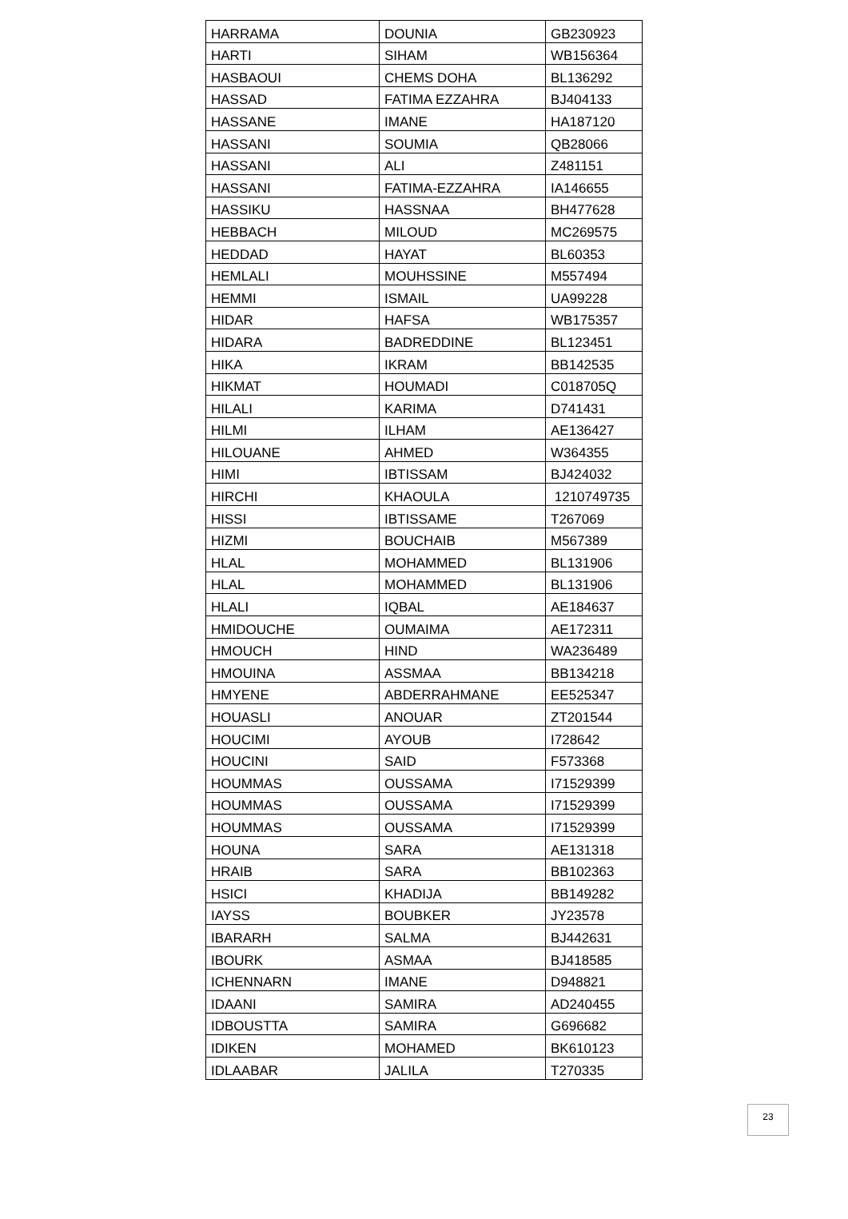| HARRAMA | DOUNIA | GB230923 |
| HARTI | SIHAM | WB156364 |
| HASBAOUI | CHEMS DOHA | BL136292 |
| HASSAD | FATIMA EZZAHRA | BJ404133 |
| HASSANE | IMANE | HA187120 |
| HASSANI | SOUMIA | QB28066 |
| HASSANI | ALI | Z481151 |
| HASSANI | FATIMA-EZZAHRA | IA146655 |
| HASSIKU | HASSNAA | BH477628 |
| HEBBACH | MILOUD | MC269575 |
| HEDDAD | HAYAT | BL60353 |
| HEMLALI | MOUHSSINE | M557494 |
| HEMMI | ISMAIL | UA99228 |
| HIDAR | HAFSA | WB175357 |
| HIDARA | BADREDDINE | BL123451 |
| HIKA | IKRAM | BB142535 |
| HIKMAT | HOUMADI | C018705Q |
| HILALI | KARIMA | D741431 |
| HILMI | ILHAM | AE136427 |
| HILOUANE | AHMED | W364355 |
| HIMI | IBTISSAM | BJ424032 |
| HIRCHI | KHAOULA | 1210749735 |
| HISSI | IBTISSAME | T267069 |
| HIZMI | BOUCHAIB | M567389 |
| HLAL | MOHAMMED | BL131906 |
| HLAL | MOHAMMED | BL131906 |
| HLALI | IQBAL | AE184637 |
| HMIDOUCHE | OUMAIMA | AE172311 |
| HMOUCH | HIND | WA236489 |
| HMOUINA | ASSMAA | BB134218 |
| HMYENE | ABDERRAHMANE | EE525347 |
| HOUASLI | ANOUAR | ZT201544 |
| HOUCIMI | AYOUB | I728642 |
| HOUCINI | SAID | F573368 |
| HOUMMAS | OUSSAMA | I71529399 |
| HOUMMAS | OUSSAMA | I71529399 |
| HOUMMAS | OUSSAMA | I71529399 |
| HOUNA | SARA | AE131318 |
| HRAIB | SARA | BB102363 |
| HSICI | KHADIJA | BB149282 |
| IAYSS | BOUBKER | JY23578 |
| IBARARH | SALMA | BJ442631 |
| IBOURK | ASMAA | BJ418585 |
| ICHENNARN | IMANE | D948821 |
| IDAANI | SAMIRA | AD240455 |
| IDBOUSTTA | SAMIRA | G696682 |
| IDIKEN | MOHAMED | BK610123 |
| IDLAABAR | JALILA | T270335 |
23